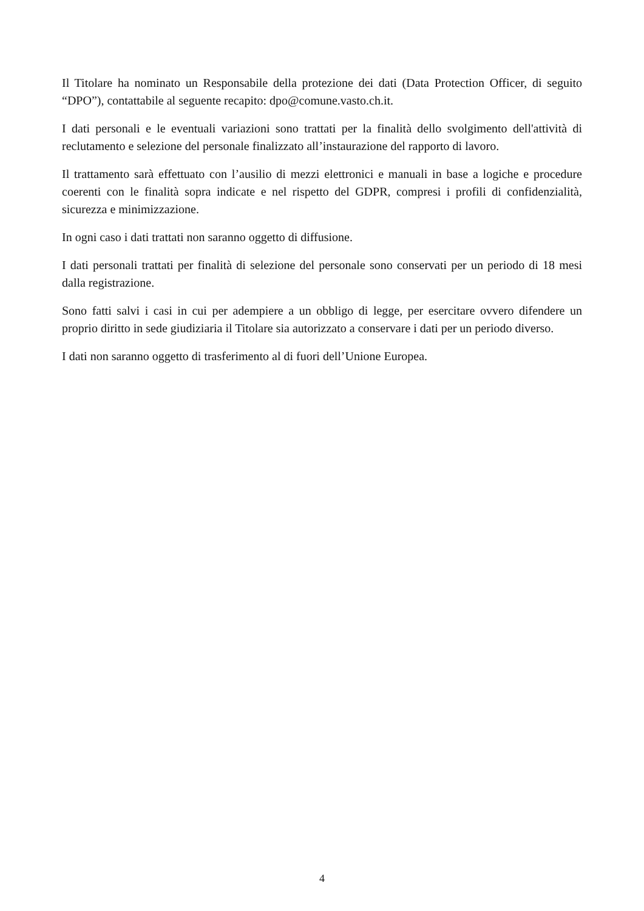Il Titolare ha nominato un Responsabile della protezione dei dati (Data Protection Officer, di seguito “DPO”), contattabile al seguente recapito: dpo@comune.vasto.ch.it.
I dati personali e le eventuali variazioni sono trattati per la finalità dello svolgimento dell'attività di reclutamento e selezione del personale finalizzato all’instaurazione del rapporto di lavoro.
Il trattamento sarà effettuato con l’ausilio di mezzi elettronici e manuali in base a logiche e procedure coerenti con le finalità sopra indicate e nel rispetto del GDPR, compresi i profili di confidenzialità, sicurezza e minimizzazione.
In ogni caso i dati trattati non saranno oggetto di diffusione.
I dati personali trattati per finalità di selezione del personale sono conservati per un periodo di 18 mesi dalla registrazione.
Sono fatti salvi i casi in cui per adempiere a un obbligo di legge, per esercitare ovvero difendere un proprio diritto in sede giudiziaria il Titolare sia autorizzato a conservare i dati per un periodo diverso.
I dati non saranno oggetto di trasferimento al di fuori dell’Unione Europea.
4